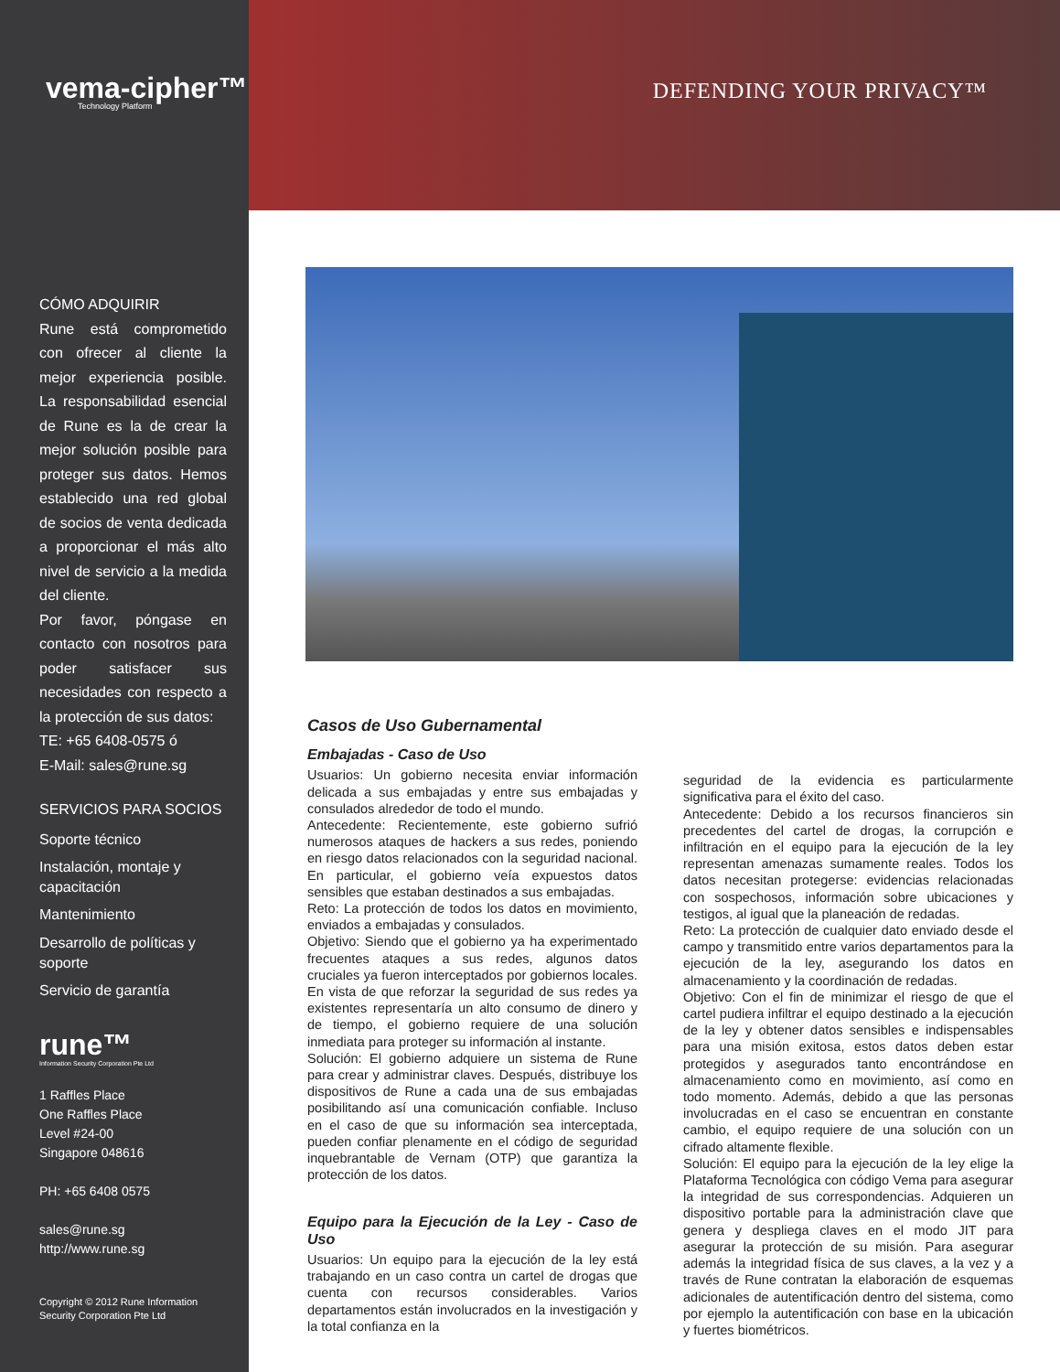vema-cipher™
Technology Platform
CÓMO ADQUIRIR
Rune está comprometido con ofrecer al cliente la mejor experiencia posible. La responsabilidad esencial de Rune es la de crear la mejor solución posible para proteger sus datos. Hemos establecido una red global de socios de venta dedicada a proporcionar el más alto nivel de servicio a la medida del cliente.
Por favor, póngase en contacto con nosotros para poder satisfacer sus necesidades con respecto a la protección de sus datos:
TE: +65 6408-0575 ó
E-Mail: sales@rune.sg
SERVICIOS PARA SOCIOS
Soporte técnico
Instalación, montaje y capacitación
Mantenimiento
Desarrollo de políticas y soporte
Servicio de garantía
rune™
Information Security Corporation Pte Ltd
1 Raffles Place
One Raffles Place
Level #24-00
Singapore 048616
PH: +65 6408 0575
sales@rune.sg
http://www.rune.sg
Copyright © 2012 Rune Information Security Corporation Pte Ltd
DEFENDING YOUR PRIVACY™
Casos de Uso Gubernamental
Embajadas - Caso de Uso
Usuarios: Un gobierno necesita enviar información delicada a sus embajadas y entre sus embajadas y consulados alrededor de todo el mundo.
Antecedente: Recientemente, este gobierno sufrió numerosos ataques de hackers a sus redes, poniendo en riesgo datos relacionados con la seguridad nacional. En particular, el gobierno veía expuestos datos sensibles que estaban destinados a sus embajadas.
Reto: La protección de todos los datos en movimiento, enviados a embajadas y consulados.
Objetivo: Siendo que el gobierno ya ha experimentado frecuentes ataques a sus redes, algunos datos cruciales ya fueron interceptados por gobiernos locales. En vista de que reforzar la seguridad de sus redes ya existentes representaría un alto consumo de dinero y de tiempo, el gobierno requiere de una solución inmediata para proteger su información al instante.
Solución: El gobierno adquiere un sistema de Rune para crear y administrar claves. Después, distribuye los dispositivos de Rune a cada una de sus embajadas posibilitando así una comunicación confiable. Incluso en el caso de que su información sea interceptada, pueden confiar plenamente en el código de seguridad inquebrantable de Vernam (OTP) que garantiza la protección de los datos.
Equipo para la Ejecución de la Ley - Caso de Uso
Usuarios: Un equipo para la ejecución de la ley está trabajando en un caso contra un cartel de drogas que cuenta con recursos considerables. Varios departamentos están involucrados en la investigación y la total confianza en la
seguridad de la evidencia es particularmente significativa para el éxito del caso.
Antecedente: Debido a los recursos financieros sin precedentes del cartel de drogas, la corrupción e infiltración en el equipo para la ejecución de la ley representan amenazas sumamente reales. Todos los datos necesitan protegerse: evidencias relacionadas con sospechosos, información sobre ubicaciones y testigos, al igual que la planeación de redadas.
Reto: La protección de cualquier dato enviado desde el campo y transmitido entre varios departamentos para la ejecución de la ley, asegurando los datos en almacenamiento y la coordinación de redadas.
Objetivo: Con el fin de minimizar el riesgo de que el cartel pudiera infiltrar el equipo destinado a la ejecución de la ley y obtener datos sensibles e indispensables para una misión exitosa, estos datos deben estar protegidos y asegurados tanto encontrándose en almacenamiento como en movimiento, así como en todo momento. Además, debido a que las personas involucradas en el caso se encuentran en constante cambio, el equipo requiere de una solución con un cifrado altamente flexible.
Solución: El equipo para la ejecución de la ley elige la Plataforma Tecnológica con código Vema para asegurar la integridad de sus correspondencias. Adquieren un dispositivo portable para la administración clave que genera y despliega claves en el modo JIT para asegurar la protección de su misión. Para asegurar además la integridad física de sus claves, a la vez y a través de Rune contratan la elaboración de esquemas adicionales de autentificación dentro del sistema, como por ejemplo la autentificación con base en la ubicación y fuertes biométricos.